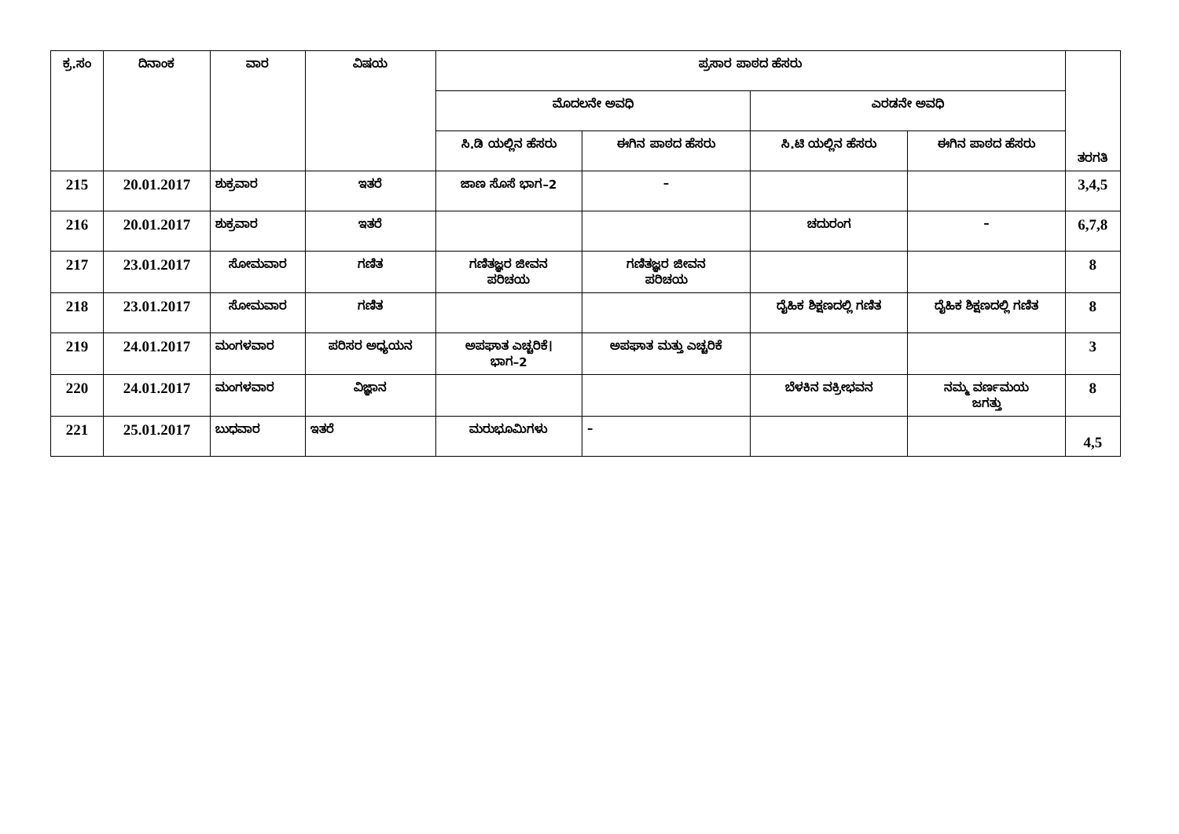| ಕ್ರ.ಸಂ | ದಿನಾಂಕ | ವಾರ | ವಿಷಯ | ಪ್ರಸಾರ ಪಾಠದ ಹೆಸರು | | | | ತರಗತಿ |
| --- | --- | --- | --- | --- | --- | --- | --- | --- |
| | | | | ಮೊದಲನೇ ಅವಧಿ | | ಎರಡನೇ ಅವಧಿ | | |
| | | | | ಸಿ.ಡಿ ಯಲ್ಲಿನ ಹೆಸರು | ಈಗಿನ ಪಾಠದ ಹೆಸರು | ಸಿ.ಟಿ ಯಲ್ಲಿನ ಹೆಸರು | ಈಗಿನ ಪಾಠದ ಹೆಸರು | |
| 215 | 20.01.2017 | ಶುಕ್ರವಾರ | ಇತರೆ | ಜಾಣ ಸೊಸೆ ಭಾಗ–2 | – | | | 3,4,5 |
| 216 | 20.01.2017 | ಶುಕ್ರವಾರ | ಇತರೆ | | | ಚದುರಂಗ | – | 6,7,8 |
| 217 | 23.01.2017 | ಸೋಮವಾರ | ಗಣಿತ | ಗಣಿತಜ್ಞರ ಜೀವನ ಪರಿಚಯ | ಗಣಿತಜ್ಞರ ಜೀವನ ಪರಿಚಯ | | | 8 |
| 218 | 23.01.2017 | ಸೋಮವಾರ | ಗಣಿತ | | | ದೈಹಿಕ ಶಿಕ್ಷಣದಲ್ಲಿ ಗಣಿತ | ದೈಹಿಕ ಶಿಕ್ಷಣದಲ್ಲಿ ಗಣಿತ | 8 |
| 219 | 24.01.2017 | ಮಂಗಳವಾರ | ಪರಿಸರ ಅಧ್ಯಯನ | ಅಪಘಾತ ಎಚ್ಚರಿಕೆ। ಭಾಗ–2 | ಅಪಘಾತ ಮತ್ತು ಎಚ್ಚರಿಕೆ | | | 3 |
| 220 | 24.01.2017 | ಮಂಗಳವಾರ | ವಿಜ್ಞಾನ | | | ಬೆಳಕಿನ ವಕ್ರೀಭವನ | ನಮ್ಮ ವರ್ಣಮಯ ಜಗತ್ತು | 8 |
| 221 | 25.01.2017 | ಬುಧವಾರ | ಇತರೆ | ಮರುಭೂಮಿಗಳು | – | | | 4,5 |